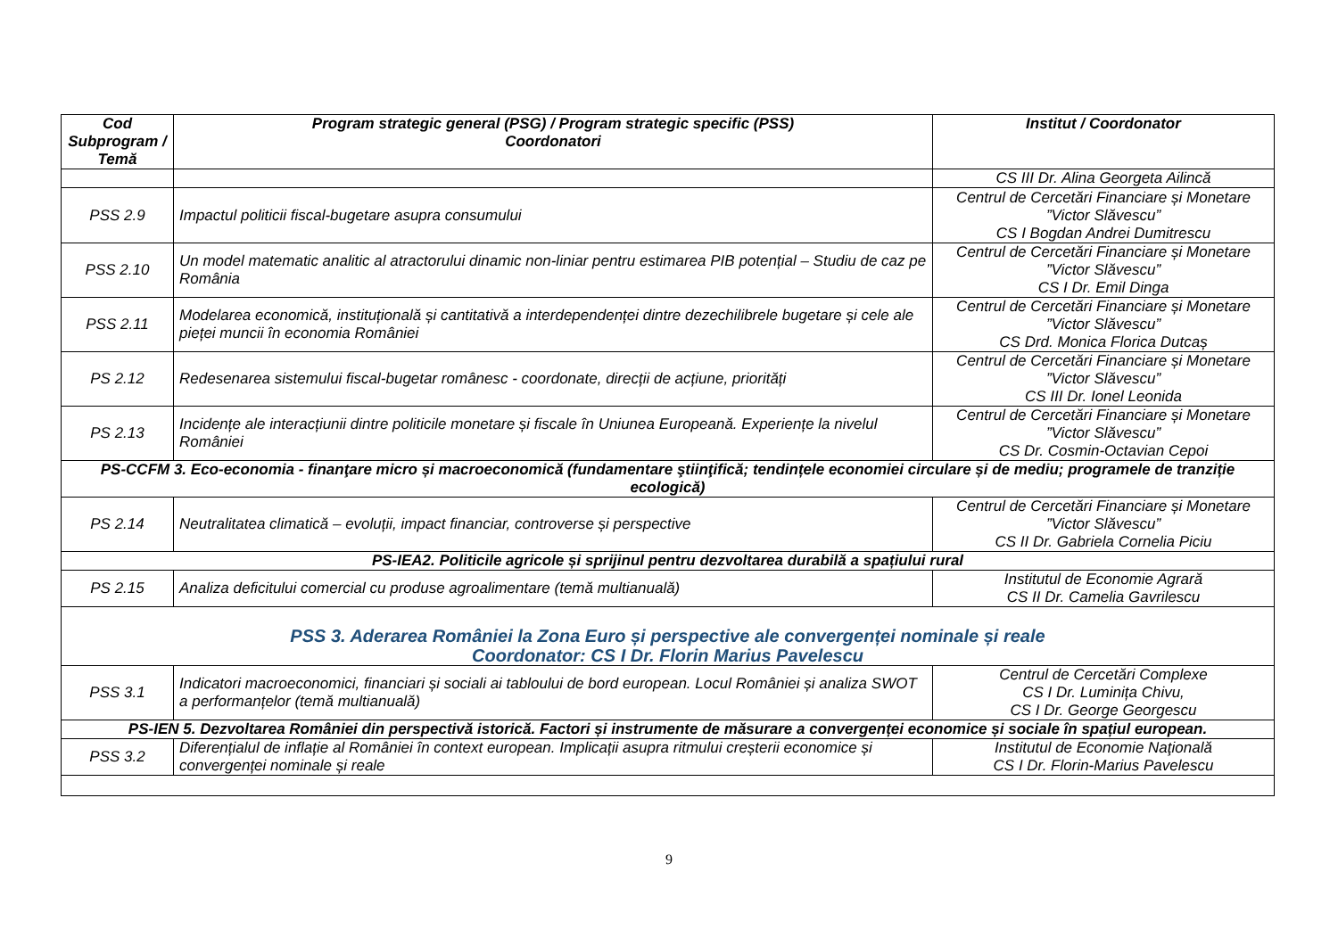| Cod Subprogram / Temă | Program strategic general (PSG) / Program strategic specific (PSS) Coordonatori | Institut / Coordonator |
| --- | --- | --- |
| | | CS III Dr. Alina Georgeta Ailincă |
| PSS 2.9 | Impactul politicii fiscal-bugetare asupra consumului | Centrul de Cercetări Financiare și Monetare ”Victor Slăvescu” CS I Bogdan Andrei Dumitrescu |
| PSS 2.10 | Un model matematic analitic al atractorului dinamic non-liniar pentru estimarea PIB potențial – Studiu de caz pe România | Centrul de Cercetări Financiare și Monetare ”Victor Slăvescu” CS I Dr. Emil Dinga |
| PSS 2.11 | Modelarea economică, instituțională și cantitativă a interdependenței dintre dezechilibrele bugetare și cele ale pieței muncii în economia României | Centrul de Cercetări Financiare și Monetare ”Victor Slăvescu” CS Drd. Monica Florica Dutcaș |
| PS 2.12 | Redesenarea sistemului fiscal-bugetar românesc - coordonate, direcții de acțiune, priorități | Centrul de Cercetări Financiare și Monetare ”Victor Slăvescu” CS III Dr. Ionel Leonida |
| PS 2.13 | Incidențe ale interacțiunii dintre politicile monetare și fiscale în Uniunea Europeană. Experiențe la nivelul României | Centrul de Cercetări Financiare și Monetare ”Victor Slăvescu” CS Dr. Cosmin-Octavian Cepoi |
| PS-CCFM 3. Eco-economia - finanţare micro și macroeconomică (fundamentare ştiinţifică; tendințele economiei circulare și de mediu; programele de tranziție ecologică) | | |
| PS 2.14 | Neutralitatea climatică – evoluții, impact financiar, controverse și perspective | Centrul de Cercetări Financiare și Monetare ”Victor Slăvescu” CS II Dr. Gabriela Cornelia Piciu |
| PS-IEA2. Politicile agricole și sprijinul pentru dezvoltarea durabilă a spațiului rural | | |
| PS 2.15 | Analiza deficitului comercial cu produse agroalimentare (temă multianuală) | Institutul de Economie Agrară CS II Dr. Camelia Gavrilescu |
| PSS 3. Aderarea României la Zona Euro și perspective ale convergenței nominale și reale Coordonator: CS I Dr. Florin Marius Pavelescu | | |
| PSS 3.1 | Indicatori macroeconomici, financiari și sociali ai tabloului de bord european. Locul României și analiza SWOT a performanțelor (temă multianuală) | Centrul de Cercetări Complexe CS I Dr. Luminița Chivu, CS I Dr. George Georgescu |
| PS-IEN 5. Dezvoltarea României din perspectivă istorică. Factori și instrumente de măsurare a convergenței economice și sociale în spațiul european. | | |
| PSS 3.2 | Diferențialul de inflație al României în context european. Implicații asupra ritmului creșterii economice și convergenței nominale și reale | Institutul de Economie Naţională CS I Dr. Florin-Marius Pavelescu |
9